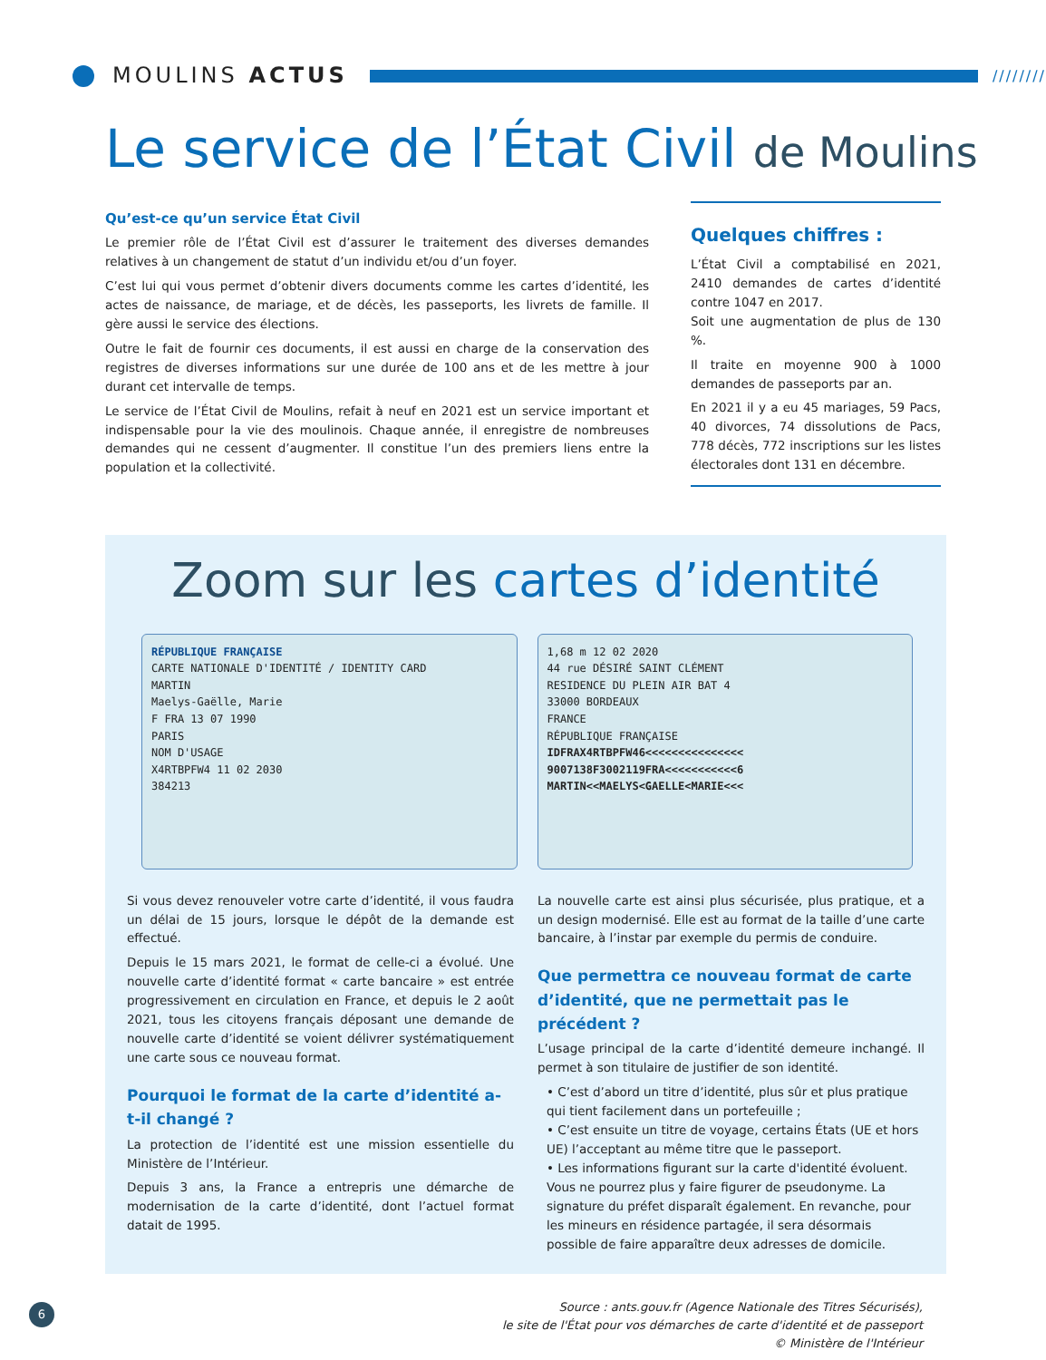MOULINS ACTUS
////////
Le service de l’État Civil de Moulins
Qu’est-ce qu’un service État Civil
Le premier rôle de l’État Civil est d’assurer le traitement des diverses demandes relatives à un changement de statut d’un individu et/ou d’un foyer.
C’est lui qui vous permet d’obtenir divers documents comme les cartes d’identité, les actes de naissance, de mariage, et de décès, les passeports, les livrets de famille. Il gère aussi le service des élections.
Outre le fait de fournir ces documents, il est aussi en charge de la conservation des registres de diverses informations sur une durée de 100 ans et de les mettre à jour durant cet intervalle de temps.
Le service de l’État Civil de Moulins, refait à neuf en 2021 est un service important et indispensable pour la vie des moulinois. Chaque année, il enregistre de nombreuses demandes qui ne cessent d’augmenter. Il constitue l’un des premiers liens entre la population et la collectivité.
Quelques chiffres :
L’État Civil a comptabilisé en 2021, 2410 demandes de cartes d’identité contre 1047 en 2017.
Soit une augmentation de plus de 130 %.
Il traite en moyenne 900 à 1000 demandes de passeports par an.
En 2021 il y a eu 45 mariages, 59 Pacs, 40 divorces, 74 dissolutions de Pacs, 778 décès, 772 inscriptions sur les listes électorales dont 131 en décembre.
Zoom sur les cartes d’identité
RÉPUBLIQUE FRANÇAISE
CARTE NATIONALE D'IDENTITÉ / IDENTITY CARD
MARTIN
Maelys-Gaëlle, Marie
F FRA 13 07 1990
PARIS
NOM D'USAGE
X4RTBPFW4 11 02 2030
384213
1,68 m 12 02 2020
44 rue DÉSIRÉ SAINT CLÉMENT
RESIDENCE DU PLEIN AIR BAT 4
33000 BORDEAUX
FRANCE
RÉPUBLIQUE FRANÇAISE
IDFRAX4RTBPFW46<<<<<<<<<<<<<<<
9007138F3002119FRA<<<<<<<<<<<6
MARTIN<<MAELYS<GAELLE<MARIE<<<
Si vous devez renouveler votre carte d’identité, il vous faudra un délai de 15 jours, lorsque le dépôt de la demande est effectué.
Depuis le 15 mars 2021, le format de celle-ci a évolué. Une nouvelle carte d’identité format « carte bancaire » est entrée progressivement en circulation en France, et depuis le 2 août 2021, tous les citoyens français déposant une demande de nouvelle carte d’identité se voient délivrer systématiquement une carte sous ce nouveau format.
Pourquoi le format de la carte d’identité a-t-il changé ?
La protection de l’identité est une mission essentielle du Ministère de l’Intérieur.
Depuis 3 ans, la France a entrepris une démarche de modernisation de la carte d’identité, dont l’actuel format datait de 1995.
La nouvelle carte est ainsi plus sécurisée, plus pratique, et a un design modernisé. Elle est au format de la taille d’une carte bancaire, à l’instar par exemple du permis de conduire.
Que permettra ce nouveau format de carte d’identité, que ne permettait pas le précédent ?
L’usage principal de la carte d’identité demeure inchangé. Il permet à son titulaire de justifier de son identité.
• C’est d’abord un titre d’identité, plus sûr et plus pratique qui tient facilement dans un portefeuille ;
• C’est ensuite un titre de voyage, certains États (UE et hors UE) l’acceptant au même titre que le passeport.
• Les informations figurant sur la carte d'identité évoluent. Vous ne pourrez plus y faire figurer de pseudonyme. La signature du préfet disparaît également. En revanche, pour les mineurs en résidence partagée, il sera désormais possible de faire apparaître deux adresses de domicile.
6
Source : ants.gouv.fr (Agence Nationale des Titres Sécurisés),
le site de l'État pour vos démarches de carte d'identité et de passeport
© Ministère de l'Intérieur